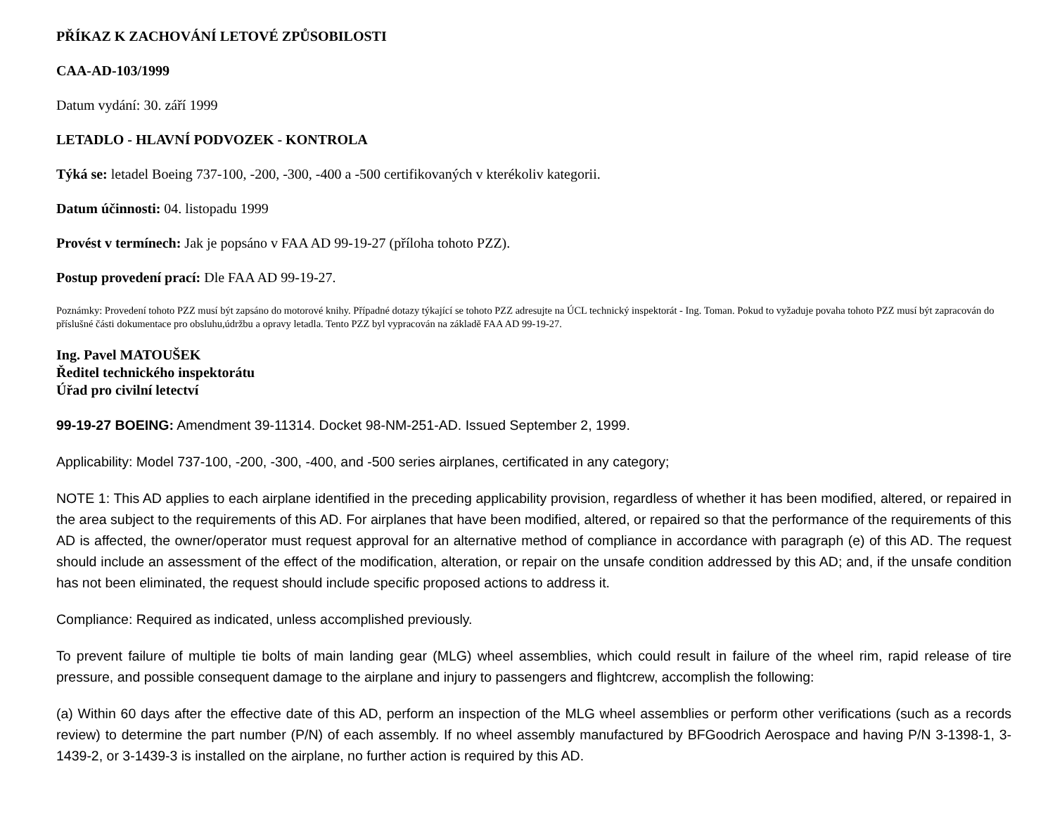PŘÍKAZ K ZACHOVÁNÍ LETOVÉ ZPŮSOBILOSTI
CAA-AD-103/1999
Datum vydání: 30. září 1999
LETADLO - HLAVNÍ PODVOZEK - KONTROLA
Týká se: letadel Boeing 737-100, -200, -300, -400 a -500 certifikovaných v kterékoliv kategorii.
Datum účinnosti: 04. listopadu 1999
Provést v termínech: Jak je popsáno v FAA AD 99-19-27 (příloha tohoto PZZ).
Postup provedení prací: Dle FAA AD 99-19-27.
Poznámky: Provedení tohoto PZZ musí být zapsáno do motorové knihy. Případné dotazy týkající se tohoto PZZ adresujte na ÚCL technický inspektorát - Ing. Toman. Pokud to vyžaduje povaha tohoto PZZ musí být zapracován do příslušné části dokumentace pro obsluhu,údržbu a opravy letadla. Tento PZZ byl vypracován na základě FAA AD 99-19-27.
Ing. Pavel MATOUŠEK
Ředitel technického inspektorátu
Úřad pro civilní letectví
99-19-27 BOEING: Amendment 39-11314. Docket 98-NM-251-AD. Issued September 2, 1999.
Applicability: Model 737-100, -200, -300, -400, and -500 series airplanes, certificated in any category;
NOTE 1: This AD applies to each airplane identified in the preceding applicability provision, regardless of whether it has been modified, altered, or repaired in the area subject to the requirements of this AD. For airplanes that have been modified, altered, or repaired so that the performance of the requirements of this AD is affected, the owner/operator must request approval for an alternative method of compliance in accordance with paragraph (e) of this AD. The request should include an assessment of the effect of the modification, alteration, or repair on the unsafe condition addressed by this AD; and, if the unsafe condition has not been eliminated, the request should include specific proposed actions to address it.
Compliance: Required as indicated, unless accomplished previously.
To prevent failure of multiple tie bolts of main landing gear (MLG) wheel assemblies, which could result in failure of the wheel rim, rapid release of tire pressure, and possible consequent damage to the airplane and injury to passengers and flightcrew, accomplish the following:
(a) Within 60 days after the effective date of this AD, perform an inspection of the MLG wheel assemblies or perform other verifications (such as a records review) to determine the part number (P/N) of each assembly. If no wheel assembly manufactured by BFGoodrich Aerospace and having P/N 3-1398-1, 3-1439-2, or 3-1439-3 is installed on the airplane, no further action is required by this AD.